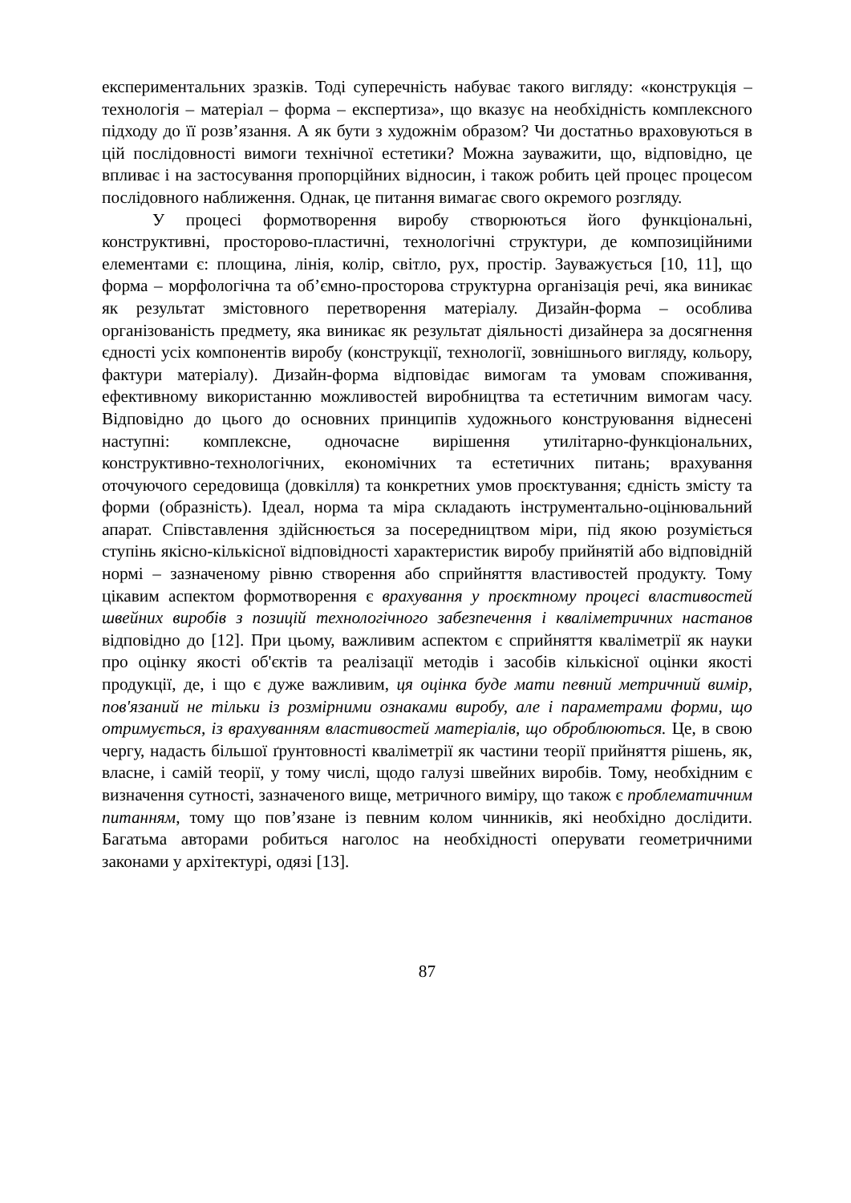експериментальних зразків. Тоді суперечність набуває такого вигляду: «конструкція – технологія – матеріал – форма – експертиза», що вказує на необхідність комплексного підходу до її розв’язання. А як бути з художнім образом? Чи достатньо враховуються в цій послідовності вимоги технічної естетики? Можна зауважити, що, відповідно, це впливає і на застосування пропорційних відносин, і також робить цей процес процесом послідовного наближення. Однак, це питання вимагає свого окремого розгляду.
У процесі формотворення виробу створюються його функціональні, конструктивні, просторово-пластичні, технологічні структури, де композиційними елементами є: площина, лінія, колір, світло, рух, простір. Зауважується [10, 11], що форма – морфологічна та об’ємно-просторова структурна організація речі, яка виникає як результат змістовного перетворення матеріалу. Дизайн-форма – особлива організованість предмету, яка виникає як результат діяльності дизайнера за досягнення єдності усіх компонентів виробу (конструкції, технології, зовнішнього вигляду, кольору, фактури матеріалу). Дизайн-форма відповідає вимогам та умовам споживання, ефективному використанню можливостей виробництва та естетичним вимогам часу. Відповідно до цього до основних принципів художнього конструювання віднесені наступні: комплексне, одночасне вирішення утилітарно-функціональних, конструктивно-технологічних, економічних та естетичних питань; врахування оточуючого середовища (довкілля) та конкретних умов проєктування; єдність змісту та форми (образність). Ідеал, норма та міра складають інструментально-оцінювальний апарат. Співставлення здійснюється за посередництвом міри, під якою розуміється ступінь якісно-кількісної відповідності характеристик виробу прийнятій або відповідній нормі – зазначеному рівню створення або сприйняття властивостей продукту. Тому цікавим аспектом формотворення є врахування у проєктному процесі властивостей швейних виробів з позицій технологічного забезпечення і кваліметричних настанов відповідно до [12]. При цьому, важливим аспектом є сприйняття кваліметрії як науки про оцінку якості об'єктів та реалізації методів і засобів кількісної оцінки якості продукції, де, і що є дуже важливим, ця оцінка буде мати певний метричний вимір, пов'язаний не тільки із розмірними ознаками виробу, але і параметрами форми, що отримується, із врахуванням властивостей матеріалів, що оброблюються. Це, в свою чергу, надасть більшої ґрунтовності кваліметрії як частини теорії прийняття рішень, як, власне, і самій теорії, у тому числі, щодо галузі швейних виробів. Тому, необхідним є визначення сутності, зазначеного вище, метричного виміру, що також є проблематичним питанням, тому що пов’язане із певним колом чинників, які необхідно дослідити. Багатьма авторами робиться наголос на необхідності оперувати геометричними законами у архітектурі, одязі [13].
87